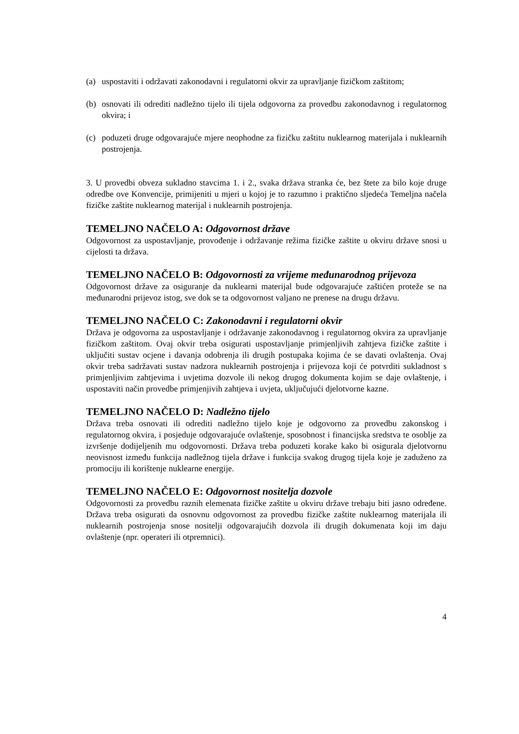(a) uspostaviti i održavati zakonodavni i regulatorni okvir za upravljanje fizičkom zaštitom;
(b) osnovati ili odrediti nadležno tijelo ili tijela odgovorna za provedbu zakonodavnog i regulatornog okvira; i
(c) poduzeti druge odgovarajuće mjere neophodne za fizičku zaštitu nuklearnog materijala i nuklearnih postrojenja.
3. U provedbi obveza sukladno stavcima 1. i 2., svaka država stranka će, bez štete za bilo koje druge odredbe ove Konvencije, primijeniti u mjeri u kojoj je to razumno i praktično sljedeća Temeljna načela fizičke zaštite nuklearnog materijal i nuklearnih postrojenja.
TEMELJNO NAČELO A: Odgovornost države
Odgovornost za uspostavljanje, provođenje i održavanje režima fizičke zaštite u okviru države snosi u cijelosti ta država.
TEMELJNO NAČELO B: Odgovornosti za vrijeme međunarodnog prijevoza
Odgovornost države za osiguranje da nuklearni materijal bude odgovarajuće zaštićen proteže se na međunarodni prijevoz istog, sve dok se ta odgovornost valjano ne prenese na drugu državu.
TEMELJNO NAČELO C: Zakonodavni i regulatorni okvir
Država je odgovorna za uspostavljanje i održavanje zakonodavnog i regulatornog okvira za upravljanje fizičkom zaštitom. Ovaj okvir treba osigurati uspostavljanje primjenljivih zahtjeva fizičke zaštite i uključiti sustav ocjene i davanja odobrenja ili drugih postupaka kojima će se davati ovlaštenja. Ovaj okvir treba sadržavati sustav nadzora nuklearnih postrojenja i prijevoza koji će potvrditi sukladnost s primjenljivim zahtjevima i uvjetima dozvole ili nekog drugog dokumenta kojim se daje ovlaštenje, i uspostaviti način provedbe primjenjivih zahtjeva i uvjeta, uključujući djelotvorne kazne.
TEMELJNO NAČELO D: Nadležno tijelo
Država treba osnovati ili odrediti nadležno tijelo koje je odgovorno za provedbu zakonskog i regulatornog okvira, i posjeduje odgovarajuće ovlaštenje, sposobnost i financijska sredstva te osoblje za izvršenje dodijeljenih mu odgovornosti. Država treba poduzeti korake kako bi osigurala djelotvornu neovisnost između funkcija nadležnog tijela države i funkcija svakog drugog tijela koje je zaduženo za promociju ili korištenje nuklearne energije.
TEMELJNO NAČELO E: Odgovornost nositelja dozvole
Odgovornosti za provedbu raznih elemenata fizičke zaštite u okviru države trebaju biti jasno određene. Država treba osigurati da osnovnu odgovornost za provedbu fizičke zaštite nuklearnog materijala ili nuklearnih postrojenja snose nositelji odgovarajućih dozvola ili drugih dokumenata koji im daju ovlaštenje (npr. operateri ili otpremnici).
4